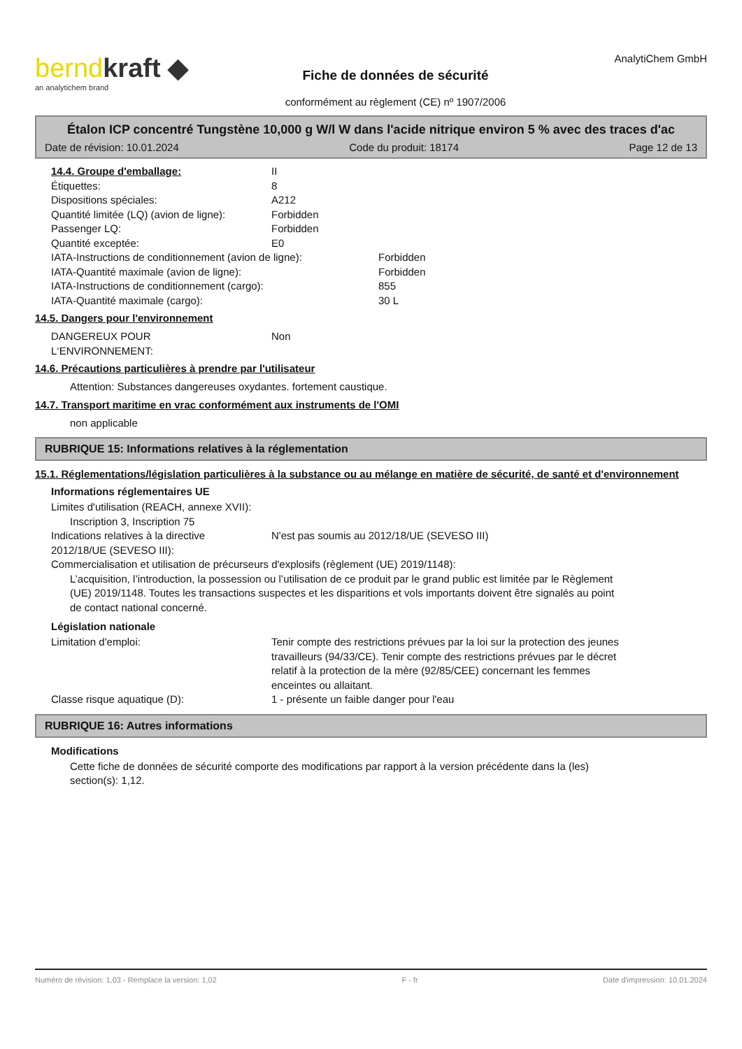berndkraft ◆
an analytichem brand
Fiche de données de sécurité
conformément au règlement (CE) nº 1907/2006
AnalytiChem GmbH
Étalon ICP concentré Tungstène 10,000 g W/l W dans l'acide nitrique environ 5 % avec des traces d'ac
Date de révision: 10.01.2024 Code du produit: 18174 Page 12 de 13
14.4. Groupe d'emballage: II
Étiquettes: 8
Dispositions spéciales: A212
Quantité limitée (LQ) (avion de ligne): Forbidden
Passenger LQ: Forbidden
Quantité exceptée: E0
IATA-Instructions de conditionnement (avion de ligne): Forbidden
IATA-Quantité maximale (avion de ligne): Forbidden
IATA-Instructions de conditionnement (cargo): 855
IATA-Quantité maximale (cargo): 30 L
14.5. Dangers pour l'environnement
DANGEREUX POUR
L‘ENVIRONNEMENT: Non
14.6. Précautions particulières à prendre par l'utilisateur
Attention: Substances dangereuses oxydantes. fortement caustique.
14.7. Transport maritime en vrac conformément aux instruments de l'OMI
non applicable
RUBRIQUE 15: Informations relatives à la réglementation
15.1. Réglementations/législation particulières à la substance ou au mélange en matière de sécurité, de santé et d'environnement
Informations réglementaires UE
Limites d'utilisation (REACH, annexe XVII):
Inscription 3, Inscription 75
Indications relatives à la directive
2012/18/UE (SEVESO III): N'est pas soumis au 2012/18/UE (SEVESO III)
Commercialisation et utilisation de précurseurs d'explosifs (règlement (UE) 2019/1148):
L’acquisition, l’introduction, la possession ou l’utilisation de ce produit par le grand public est limitée par le Règlement (UE) 2019/1148. Toutes les transactions suspectes et les disparitions et vols importants doivent être signalés au point de contact national concerné.
Législation nationale
Limitation d'emploi: Tenir compte des restrictions prévues par la loi sur la protection des jeunes travailleurs (94/33/CE). Tenir compte des restrictions prévues par le décret relatif à la protection de la mère (92/85/CEE) concernant les femmes enceintes ou allaitant.
Classe risque aquatique (D): 1 - présente un faible danger pour l'eau
RUBRIQUE 16: Autres informations
Modifications
Cette fiche de données de sécurité comporte des modifications par rapport à la version précédente dans la (les) section(s): 1,12.
Numéro de révision: 1,03 - Remplace la version: 1,02 F - fr Date d'impression: 10.01.2024